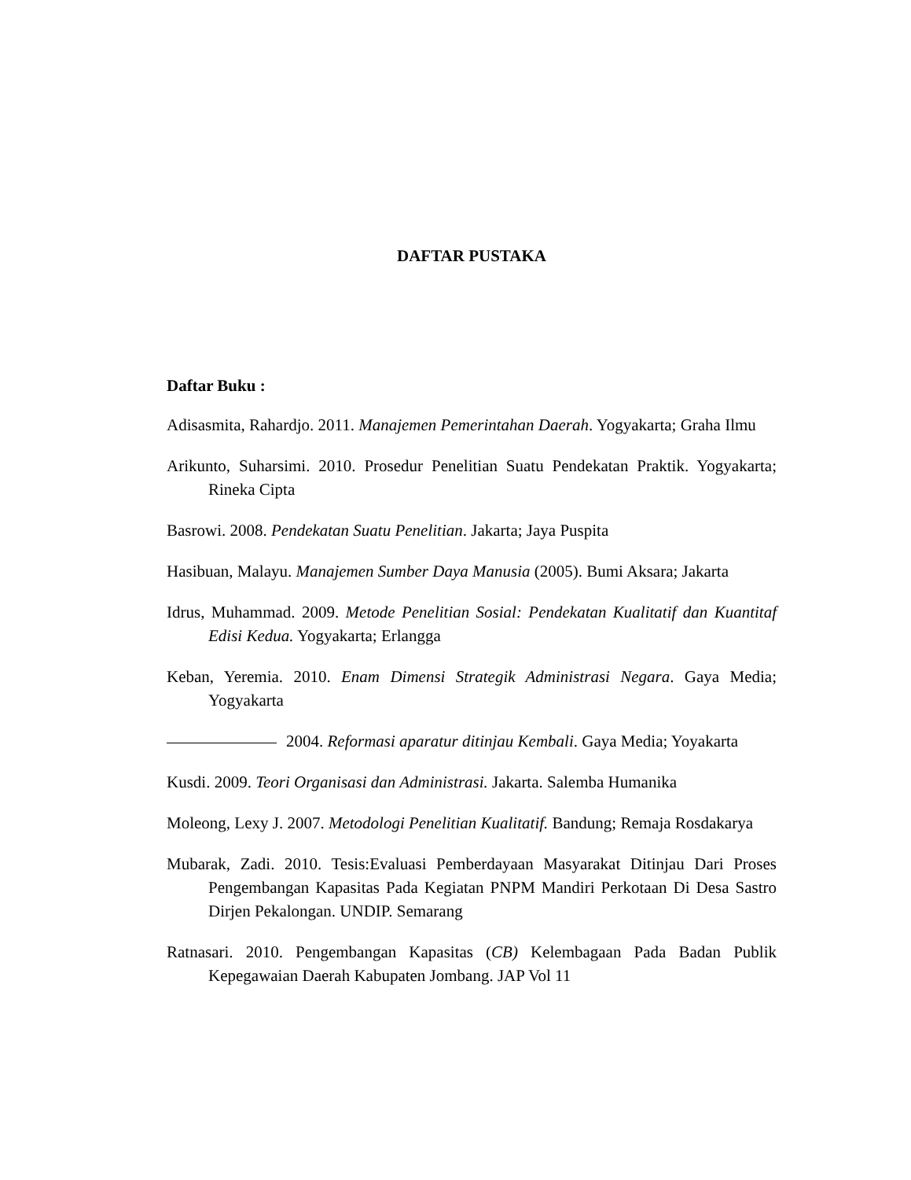DAFTAR PUSTAKA
Daftar Buku :
Adisasmita, Rahardjo. 2011. Manajemen Pemerintahan Daerah. Yogyakarta; Graha Ilmu
Arikunto, Suharsimi. 2010. Prosedur Penelitian Suatu Pendekatan Praktik. Yogyakarta; Rineka Cipta
Basrowi. 2008. Pendekatan Suatu Penelitian. Jakarta; Jaya Puspita
Hasibuan, Malayu. Manajemen Sumber Daya Manusia (2005). Bumi Aksara; Jakarta
Idrus, Muhammad. 2009. Metode Penelitian Sosial: Pendekatan Kualitatif dan Kuantitaf Edisi Kedua. Yogyakarta; Erlangga
Keban, Yeremia. 2010. Enam Dimensi Strategik Administrasi Negara. Gaya Media; Yogyakarta
2004. Reformasi aparatur ditinjau Kembali. Gaya Media; Yoyakarta
Kusdi. 2009. Teori Organisasi dan Administrasi. Jakarta. Salemba Humanika
Moleong, Lexy J. 2007. Metodologi Penelitian Kualitatif. Bandung; Remaja Rosdakarya
Mubarak, Zadi. 2010. Tesis:Evaluasi Pemberdayaan Masyarakat Ditinjau Dari Proses Pengembangan Kapasitas Pada Kegiatan PNPM Mandiri Perkotaan Di Desa Sastro Dirjen Pekalongan. UNDIP. Semarang
Ratnasari. 2010. Pengembangan Kapasitas (CB) Kelembagaan Pada Badan Publik Kepegawaian Daerah Kabupaten Jombang. JAP Vol 11